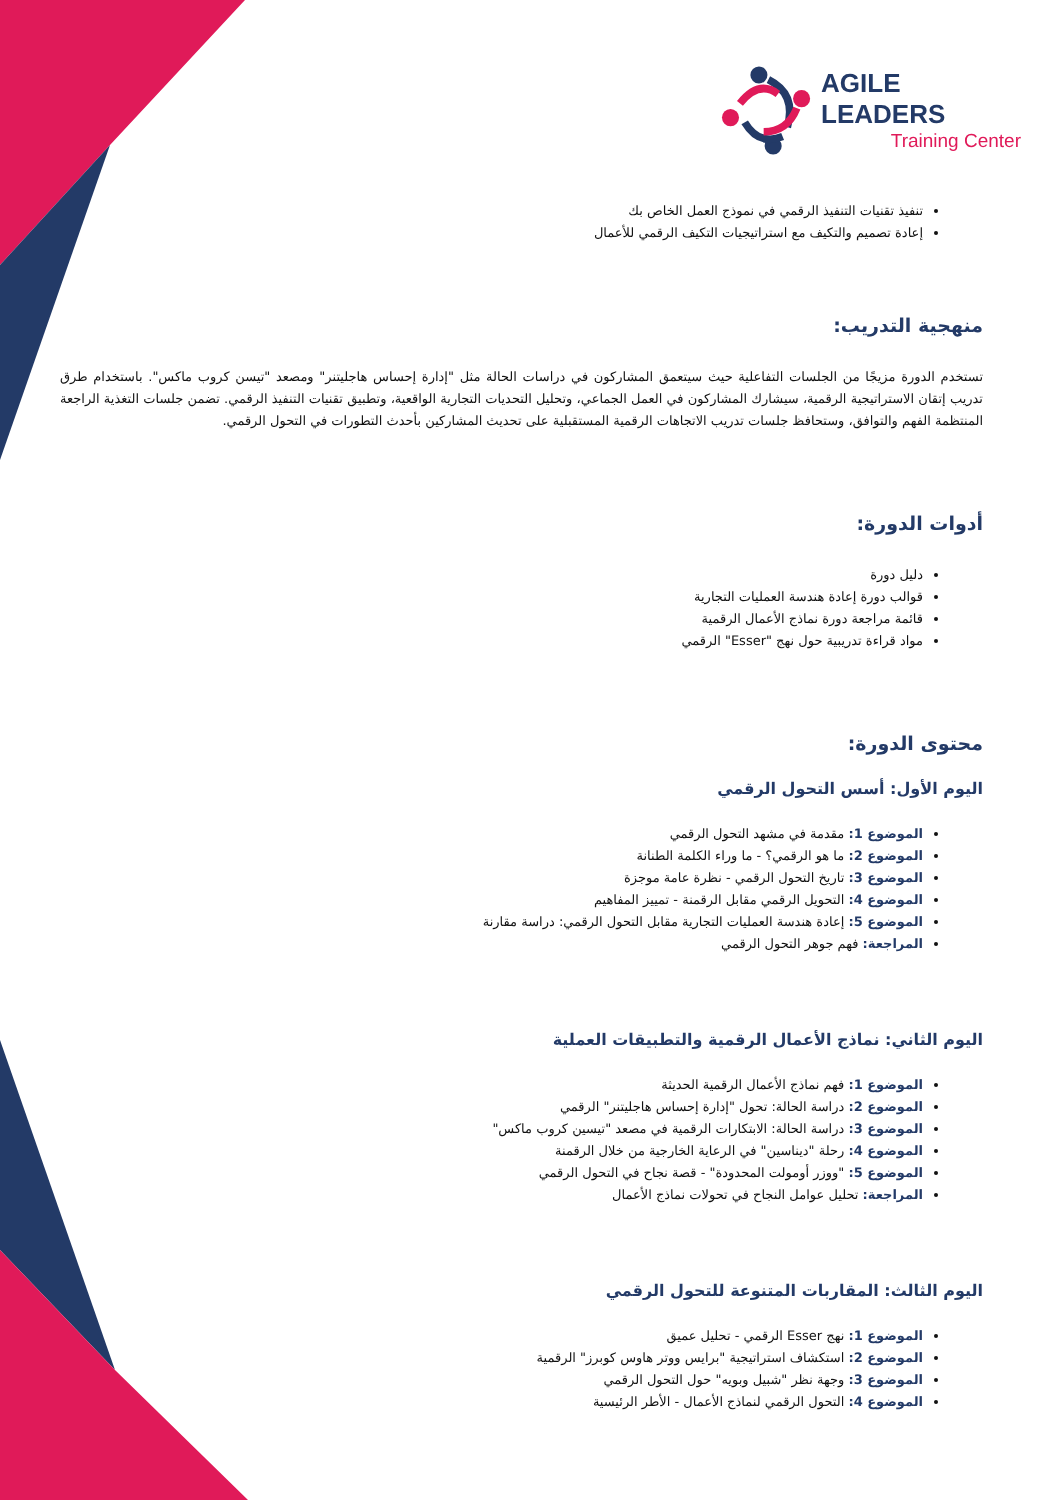AGILE LEADERS
Training Center
تنفيذ تقنيات التنفيذ الرقمي في نموذج العمل الخاص بك
إعادة تصميم والتكيف مع استراتيجيات التكيف الرقمي للأعمال
منهجية التدريب:
تستخدم الدورة مزيجًا من الجلسات التفاعلية حيث سيتعمق المشاركون في دراسات الحالة مثل "إدارة إحساس هاجليتنر" ومصعد "تيسن كروب ماكس". باستخدام طرق تدريب إتقان الاستراتيجية الرقمية، سيشارك المشاركون في العمل الجماعي، وتحليل التحديات التجارية الواقعية، وتطبيق تقنيات التنفيذ الرقمي. تضمن جلسات التغذية الراجعة المنتظمة الفهم والتوافق، وستحافظ جلسات تدريب الاتجاهات الرقمية المستقبلية على تحديث المشاركين بأحدث التطورات في التحول الرقمي.
أدوات الدورة:
دليل دورة
قوالب دورة إعادة هندسة العمليات التجارية
قائمة مراجعة دورة نماذج الأعمال الرقمية
مواد قراءة تدريبية حول نهج "Esser" الرقمي
محتوى الدورة:
اليوم الأول: أسس التحول الرقمي
الموضوع 1: مقدمة في مشهد التحول الرقمي
الموضوع 2: ما هو الرقمي؟ - ما وراء الكلمة الطنانة
الموضوع 3: تاريخ التحول الرقمي - نظرة عامة موجزة
الموضوع 4: التحويل الرقمي مقابل الرقمنة - تمييز المفاهيم
الموضوع 5: إعادة هندسة العمليات التجارية مقابل التحول الرقمي: دراسة مقارنة
المراجعة: فهم جوهر التحول الرقمي
اليوم الثاني: نماذج الأعمال الرقمية والتطبيقات العملية
الموضوع 1: فهم نماذج الأعمال الرقمية الحديثة
الموضوع 2: دراسة الحالة: تحول "إدارة إحساس هاجليتنر" الرقمي
الموضوع 3: دراسة الحالة: الابتكارات الرقمية في مصعد "تيسين كروب ماكس"
الموضوع 4: رحلة "ديناسين" في الرعاية الخارجية من خلال الرقمنة
الموضوع 5: "ووزر أومولت المحدودة" - قصة نجاح في التحول الرقمي
المراجعة: تحليل عوامل النجاح في تحولات نماذج الأعمال
اليوم الثالث: المقاربات المتنوعة للتحول الرقمي
الموضوع 1: نهج Esser الرقمي - تحليل عميق
الموضوع 2: استكشاف استراتيجية "برايس ووتر هاوس كوبرز" الرقمية
الموضوع 3: وجهة نظر "شبيل وبويه" حول التحول الرقمي
الموضوع 4: التحول الرقمي لنماذج الأعمال - الأطر الرئيسية